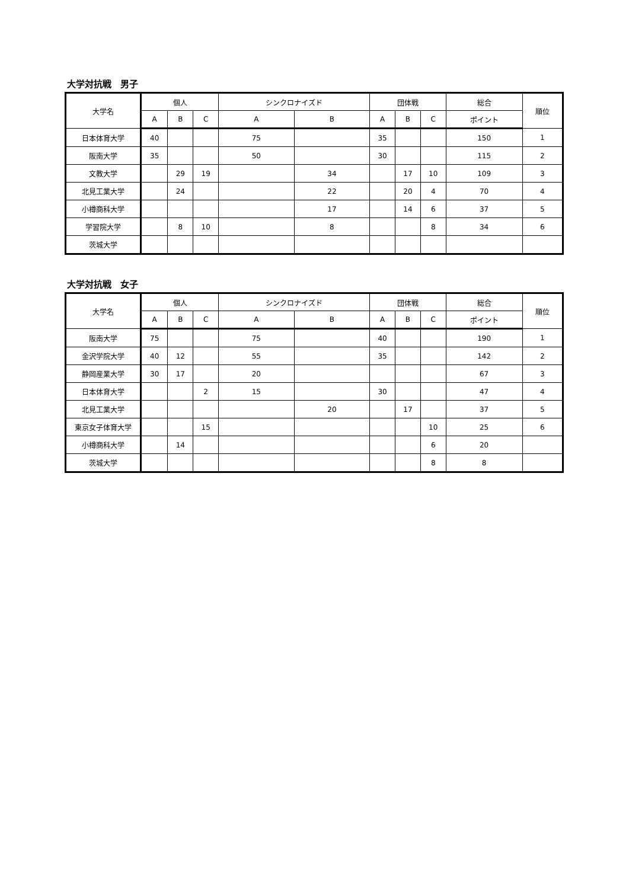大学対抗戦　男子
| 大学名 | 個人 | | | シンクロナイズド | | 団体戦 | | | 総合 | 順位 |
| --- | --- | --- | --- | --- | --- | --- | --- | --- | --- | --- |
| | A | B | C | A | B | A | B | C | ポイント | |
| 日本体育大学 | 40 | | | 75 | | 35 | | | 150 | 1 |
| 阪南大学 | 35 | | | 50 | | 30 | | | 115 | 2 |
| 文教大学 | | 29 | 19 | | 34 | | 17 | 10 | 109 | 3 |
| 北見工業大学 | | 24 | | | 22 | | 20 | 4 | 70 | 4 |
| 小樽商科大学 | | | | | 17 | | 14 | 6 | 37 | 5 |
| 学習院大学 | | 8 | 10 | | 8 | | | 8 | 34 | 6 |
| 茨城大学 | | | | | | | | | | |
大学対抗戦　女子
| 大学名 | 個人 | | | シンクロナイズド | | 団体戦 | | | 総合 | 順位 |
| --- | --- | --- | --- | --- | --- | --- | --- | --- | --- | --- |
| | A | B | C | A | B | A | B | C | ポイント | |
| 阪南大学 | 75 | | | 75 | | 40 | | | 190 | 1 |
| 金沢学院大学 | 40 | 12 | | 55 | | 35 | | | 142 | 2 |
| 静岡産業大学 | 30 | 17 | | 20 | | | | | 67 | 3 |
| 日本体育大学 | | | 2 | 15 | | 30 | | | 47 | 4 |
| 北見工業大学 | | | | | 20 | | 17 | | 37 | 5 |
| 東京女子体育大学 | | | 15 | | | | | 10 | 25 | 6 |
| 小樽商科大学 | | 14 | | | | | | 6 | 20 | |
| 茨城大学 | | | | | | | | 8 | 8 | |